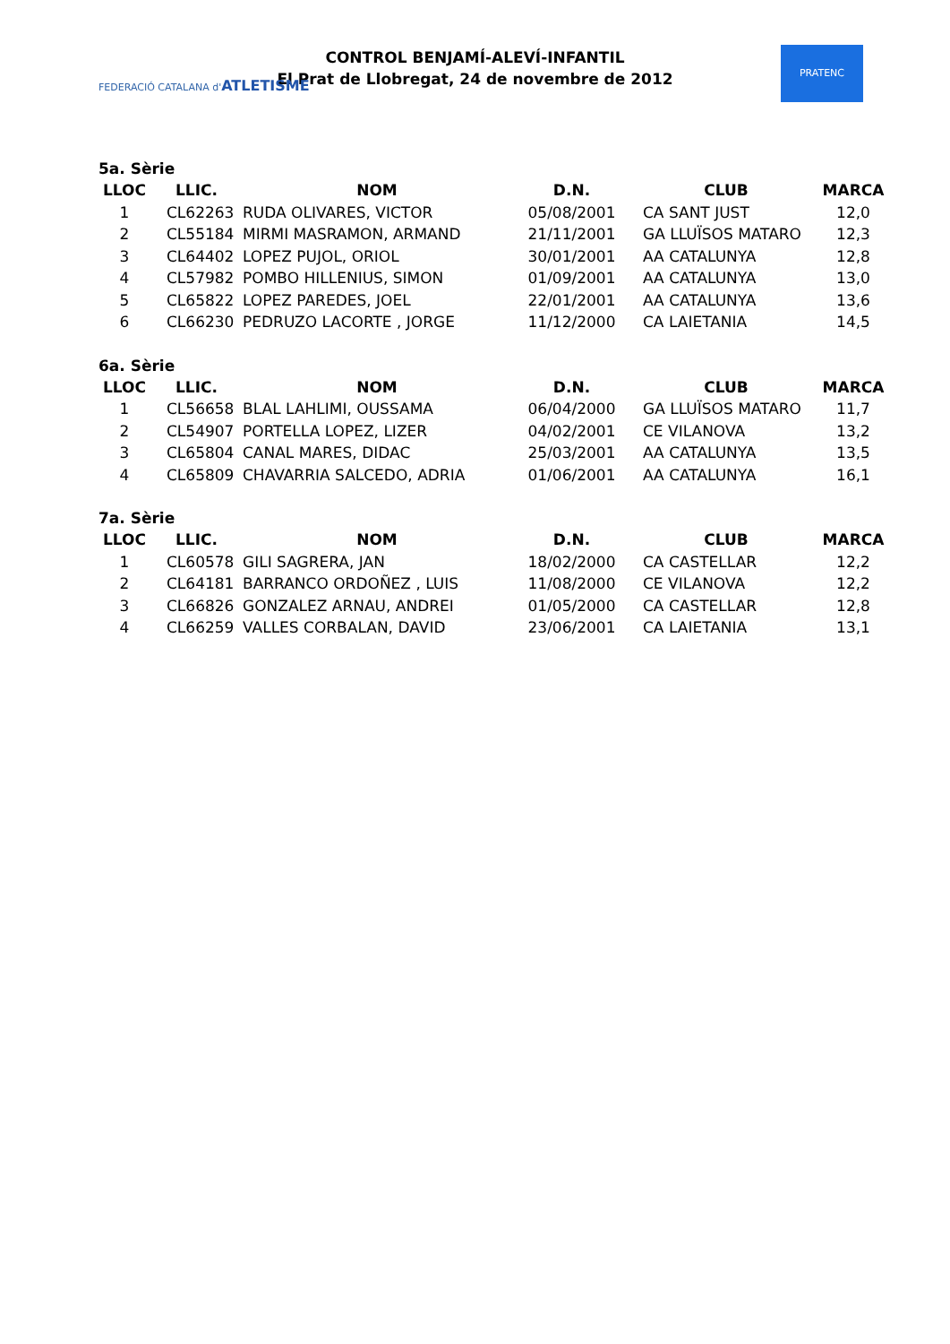FEDERACIÓ CATALANA d'ATLETISME
CONTROL BENJAMÍ-ALEVÍ-INFANTIL
El Prat de Llobregat, 24 de novembre de 2012
PRATENC
5a. Sèrie
| LLOC | LLIC. | NOM | D.N. | CLUB | MARCA |
| --- | --- | --- | --- | --- | --- |
| 1 | CL62263 | RUDA OLIVARES, VICTOR | 05/08/2001 | CA SANT JUST | 12,0 |
| 2 | CL55184 | MIRMI MASRAMON, ARMAND | 21/11/2001 | GA LLUÏSOS MATARO | 12,3 |
| 3 | CL64402 | LOPEZ PUJOL, ORIOL | 30/01/2001 | AA CATALUNYA | 12,8 |
| 4 | CL57982 | POMBO HILLENIUS, SIMON | 01/09/2001 | AA CATALUNYA | 13,0 |
| 5 | CL65822 | LOPEZ PAREDES, JOEL | 22/01/2001 | AA CATALUNYA | 13,6 |
| 6 | CL66230 | PEDRUZO LACORTE , JORGE | 11/12/2000 | CA LAIETANIA | 14,5 |
6a. Sèrie
| LLOC | LLIC. | NOM | D.N. | CLUB | MARCA |
| --- | --- | --- | --- | --- | --- |
| 1 | CL56658 | BLAL LAHLIMI, OUSSAMA | 06/04/2000 | GA LLUÏSOS MATARO | 11,7 |
| 2 | CL54907 | PORTELLA LOPEZ, LIZER | 04/02/2001 | CE VILANOVA | 13,2 |
| 3 | CL65804 | CANAL MARES, DIDAC | 25/03/2001 | AA CATALUNYA | 13,5 |
| 4 | CL65809 | CHAVARRIA SALCEDO, ADRIA | 01/06/2001 | AA CATALUNYA | 16,1 |
7a. Sèrie
| LLOC | LLIC. | NOM | D.N. | CLUB | MARCA |
| --- | --- | --- | --- | --- | --- |
| 1 | CL60578 | GILI SAGRERA, JAN | 18/02/2000 | CA CASTELLAR | 12,2 |
| 2 | CL64181 | BARRANCO ORDOÑEZ , LUIS | 11/08/2000 | CE VILANOVA | 12,2 |
| 3 | CL66826 | GONZALEZ ARNAU, ANDREI | 01/05/2000 | CA CASTELLAR | 12,8 |
| 4 | CL66259 | VALLES CORBALAN, DAVID | 23/06/2001 | CA LAIETANIA | 13,1 |